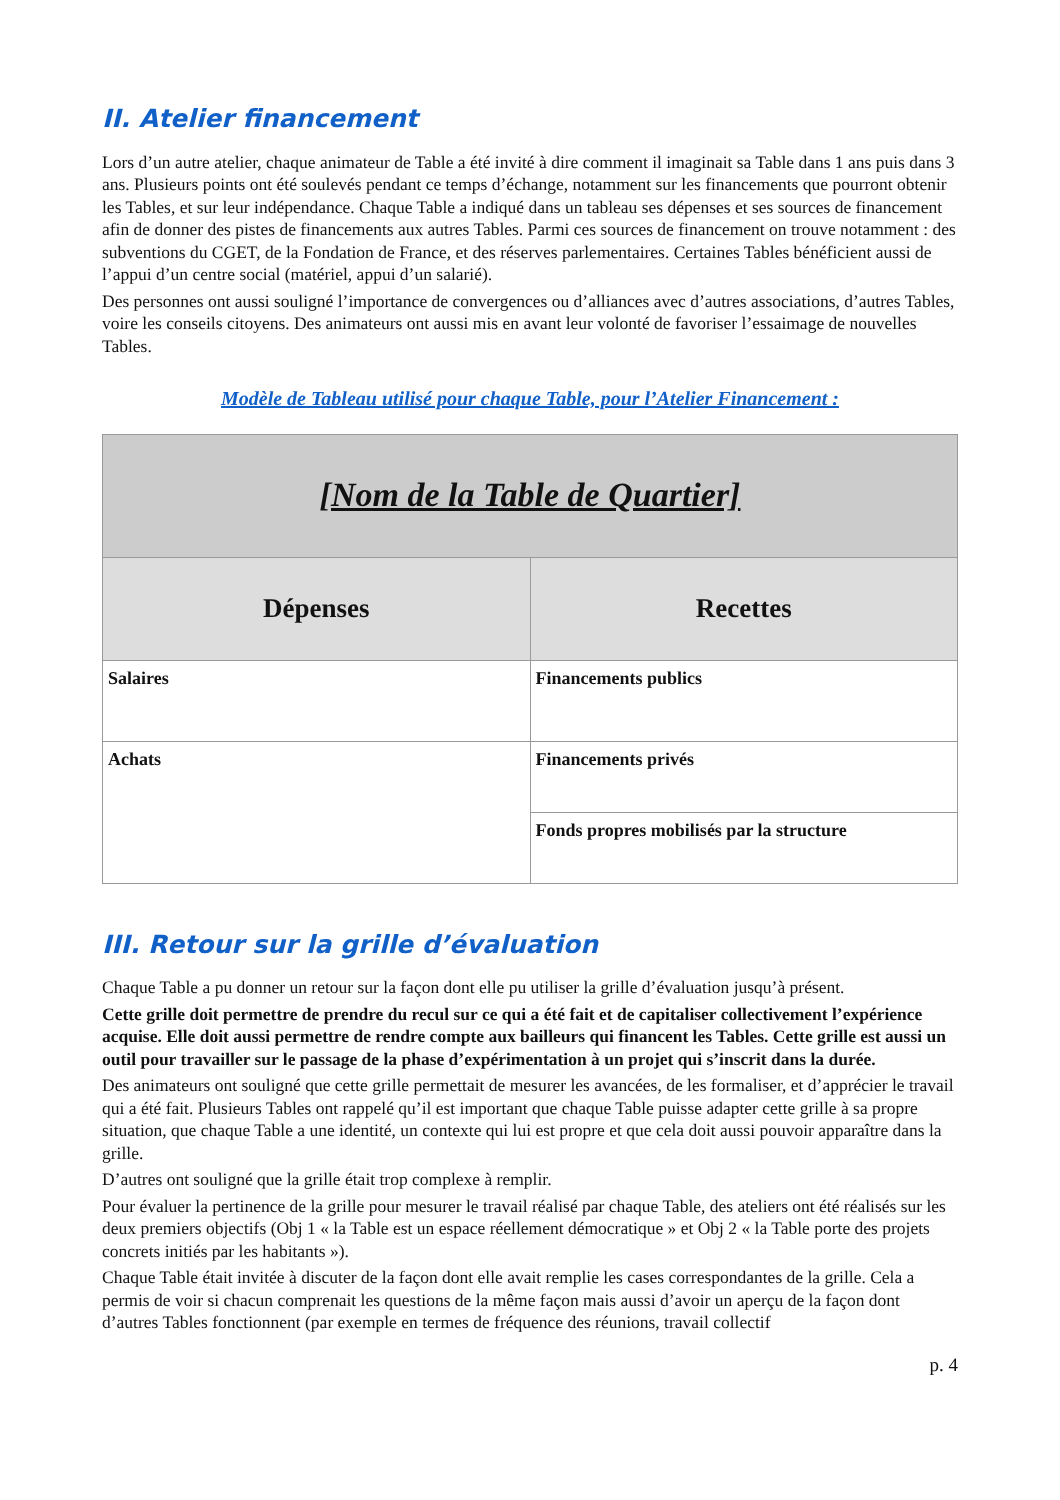II. Atelier financement
Lors d’un autre atelier, chaque animateur de Table a été invité à dire comment il imaginait sa Table dans 1 ans puis dans 3 ans. Plusieurs points ont été soulevés pendant ce temps d’échange, notamment sur les financements que pourront obtenir les Tables, et sur leur indépendance. Chaque Table a indiqué dans un tableau ses dépenses et ses sources de financement afin de donner des pistes de financements aux autres Tables. Parmi ces sources de financement on trouve notamment : des subventions du CGET, de la Fondation de France, et des réserves parlementaires. Certaines Tables bénéficient aussi de l’appui d’un centre social (matériel, appui d’un salarié).
Des personnes ont aussi souligné l’importance de convergences ou d’alliances avec d’autres associations, d’autres Tables, voire les conseils citoyens. Des animateurs ont aussi mis en avant leur volonté de favoriser l’essaimage de nouvelles Tables.
Modèle de Tableau utilisé pour chaque Table, pour l’Atelier Financement :
| [Nom de la Table de Quartier] | |
| --- | --- |
| Dépenses | Recettes |
| Salaires | Financements publics |
| Achats | Financements privés |
| | Fonds propres mobilisés par la structure |
III. Retour sur la grille d’évaluation
Chaque Table a pu donner un retour sur la façon dont elle pu utiliser la grille d’évaluation jusqu’à présent.
Cette grille doit permettre de prendre du recul sur ce qui a été fait et de capitaliser collectivement l’expérience acquise. Elle doit aussi permettre de rendre compte aux bailleurs qui financent les Tables. Cette grille est aussi un outil pour travailler sur le passage de la phase d’expérimentation à un projet qui s’inscrit dans la durée.
Des animateurs ont souligné que cette grille permettait de mesurer les avancées, de les formaliser, et d’apprécier le travail qui a été fait. Plusieurs Tables ont rappelé qu’il est important que chaque Table puisse adapter cette grille à sa propre situation, que chaque Table a une identité, un contexte qui lui est propre et que cela doit aussi pouvoir apparaître dans la grille.
D’autres ont souligné que la grille était trop complexe à remplir.
Pour évaluer la pertinence de la grille pour mesurer le travail réalisé par chaque Table, des ateliers ont été réalisés sur les deux premiers objectifs (Obj 1 « la Table est un espace réellement démocratique » et Obj 2 « la Table porte des projets concrets initiés par les habitants »).
Chaque Table était invitée à discuter de la façon dont elle avait remplie les cases correspondantes de la grille. Cela a permis de voir si chacun comprenait les questions de la même façon mais aussi d’avoir un aperçu de la façon dont d’autres Tables fonctionnent (par exemple en termes de fréquence des réunions, travail collectif
p. 4